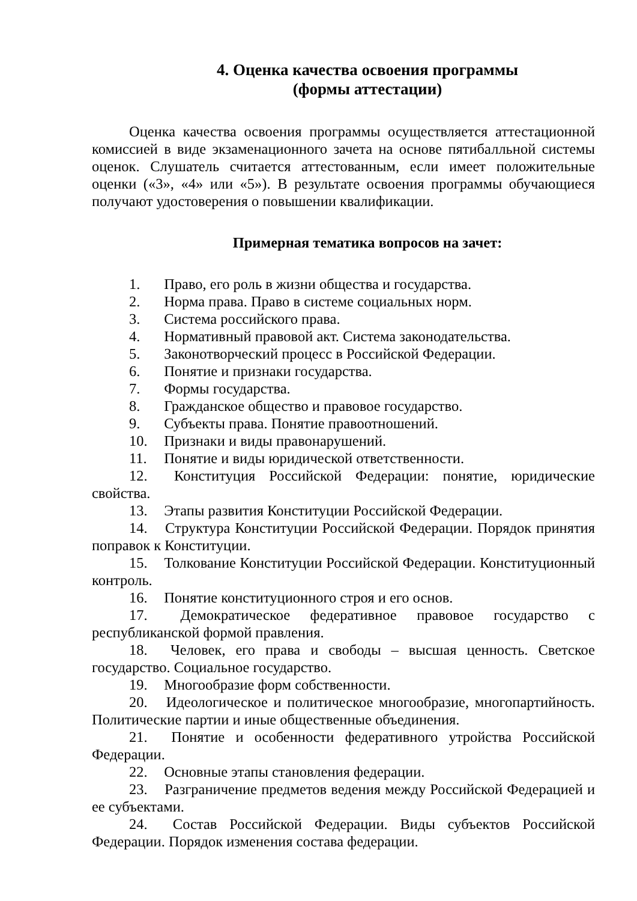4. Оценка качества освоения программы
(формы аттестации)
Оценка качества освоения программы осуществляется аттестационной комиссией в виде экзаменационного зачета на основе пятибалльной системы оценок. Слушатель считается аттестованным, если имеет положительные оценки («3», «4» или «5»). В результате освоения программы обучающиеся получают удостоверения о повышении квалификации.
Примерная тематика вопросов на зачет:
1. Право, его роль в жизни общества и государства.
2. Норма права. Право в системе социальных норм.
3. Система российского права.
4. Нормативный правовой акт. Система законодательства.
5. Законотворческий процесс в Российской Федерации.
6. Понятие и признаки государства.
7. Формы государства.
8. Гражданское общество и правовое государство.
9. Субъекты права. Понятие правоотношений.
10. Признаки и виды правонарушений.
11. Понятие и виды юридической ответственности.
12. Конституция Российской Федерации: понятие, юридические свойства.
13. Этапы развития Конституции Российской Федерации.
14. Структура Конституции Российской Федерации. Порядок принятия поправок к Конституции.
15. Толкование Конституции Российской Федерации. Конституционный контроль.
16. Понятие конституционного строя и его основ.
17. Демократическое федеративное правовое государство с республиканской формой правления.
18. Человек, его права и свободы – высшая ценность. Светское государство. Социальное государство.
19. Многообразие форм собственности.
20. Идеологическое и политическое многообразие, многопартийность. Политические партии и иные общественные объединения.
21. Понятие и особенности федеративного утройства Российской Федерации.
22. Основные этапы становления федерации.
23. Разграничение предметов ведения между Российской Федерацией и ее субъектами.
24. Состав Российской Федерации. Виды субъектов Российской Федерации. Порядок изменения состава федерации.